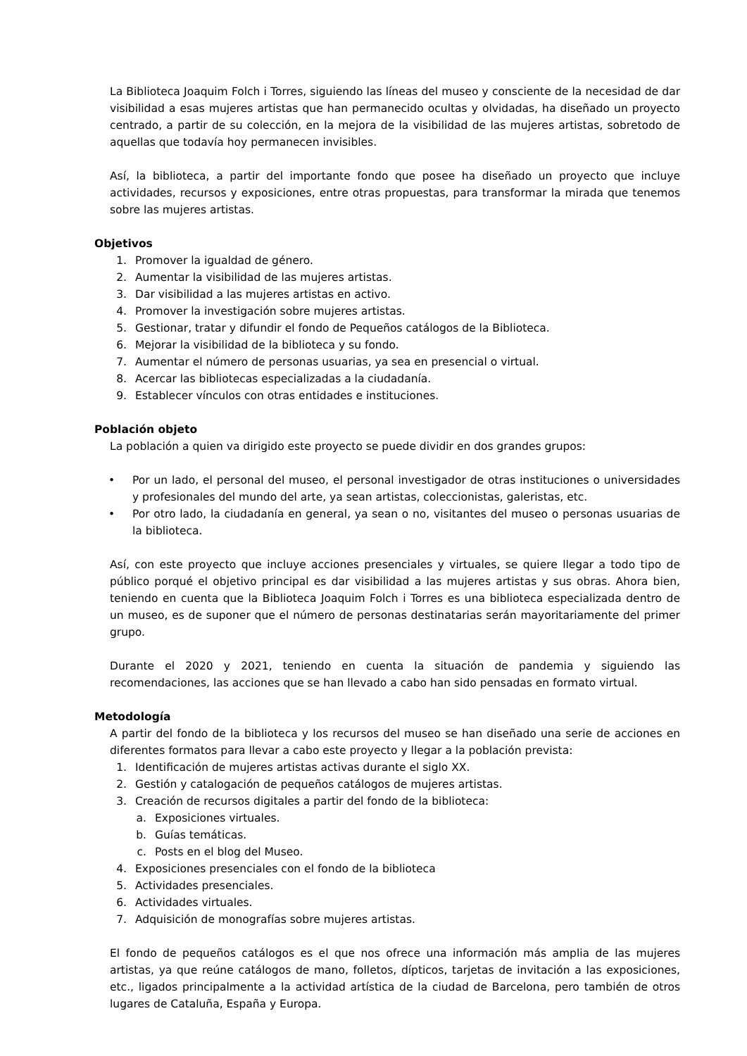La Biblioteca Joaquim Folch i Torres, siguiendo las líneas del museo y consciente de la necesidad de dar visibilidad a esas mujeres artistas que han permanecido ocultas y olvidadas, ha diseñado un proyecto centrado, a partir de su colección, en la mejora de la visibilidad de las mujeres artistas, sobretodo de aquellas que todavía hoy permanecen invisibles.
Así, la biblioteca, a partir del importante fondo que posee ha diseñado un proyecto que incluye actividades, recursos y exposiciones, entre otras propuestas, para transformar la mirada que tenemos sobre las mujeres artistas.
Objetivos
1. Promover la igualdad de género.
2. Aumentar la visibilidad de las mujeres artistas.
3. Dar visibilidad a las mujeres artistas en activo.
4. Promover la investigación sobre mujeres artistas.
5. Gestionar, tratar y difundir el fondo de Pequeños catálogos de la Biblioteca.
6. Mejorar la visibilidad de la biblioteca y su fondo.
7. Aumentar el número de personas usuarias, ya sea en presencial o virtual.
8. Acercar las bibliotecas especializadas a la ciudadanía.
9. Establecer vínculos con otras entidades e instituciones.
Población objeto
La población a quien va dirigido este proyecto se puede dividir en dos grandes grupos:
• Por un lado, el personal del museo, el personal investigador de otras instituciones o universidades y profesionales del mundo del arte, ya sean artistas, coleccionistas, galeristas, etc.
• Por otro lado, la ciudadanía en general, ya sean o no, visitantes del museo o personas usuarias de la biblioteca.
Así, con este proyecto que incluye acciones presenciales y virtuales, se quiere llegar a todo tipo de público porqué el objetivo principal es dar visibilidad a las mujeres artistas y sus obras. Ahora bien, teniendo en cuenta que la Biblioteca Joaquim Folch i Torres es una biblioteca especializada dentro de un museo, es de suponer que el número de personas destinatarias serán mayoritariamente del primer grupo.
Durante el 2020 y 2021, teniendo en cuenta la situación de pandemia y siguiendo las recomendaciones, las acciones que se han llevado a cabo han sido pensadas en formato virtual.
Metodología
A partir del fondo de la biblioteca y los recursos del museo se han diseñado una serie de acciones en diferentes formatos para llevar a cabo este proyecto y llegar a la población prevista:
1. Identificación de mujeres artistas activas durante el siglo XX.
2. Gestión y catalogación de pequeños catálogos de mujeres artistas.
3. Creación de recursos digitales a partir del fondo de la biblioteca:
a. Exposiciones virtuales.
b. Guías temáticas.
c. Posts en el blog del Museo.
4. Exposiciones presenciales con el fondo de la biblioteca
5. Actividades presenciales.
6. Actividades virtuales.
7. Adquisición de monografías sobre mujeres artistas.
El fondo de pequeños catálogos es el que nos ofrece una información más amplia de las mujeres artistas, ya que reúne catálogos de mano, folletos, dípticos, tarjetas de invitación a las exposiciones, etc., ligados principalmente a la actividad artística de la ciudad de Barcelona, pero también de otros lugares de Cataluña, España y Europa.